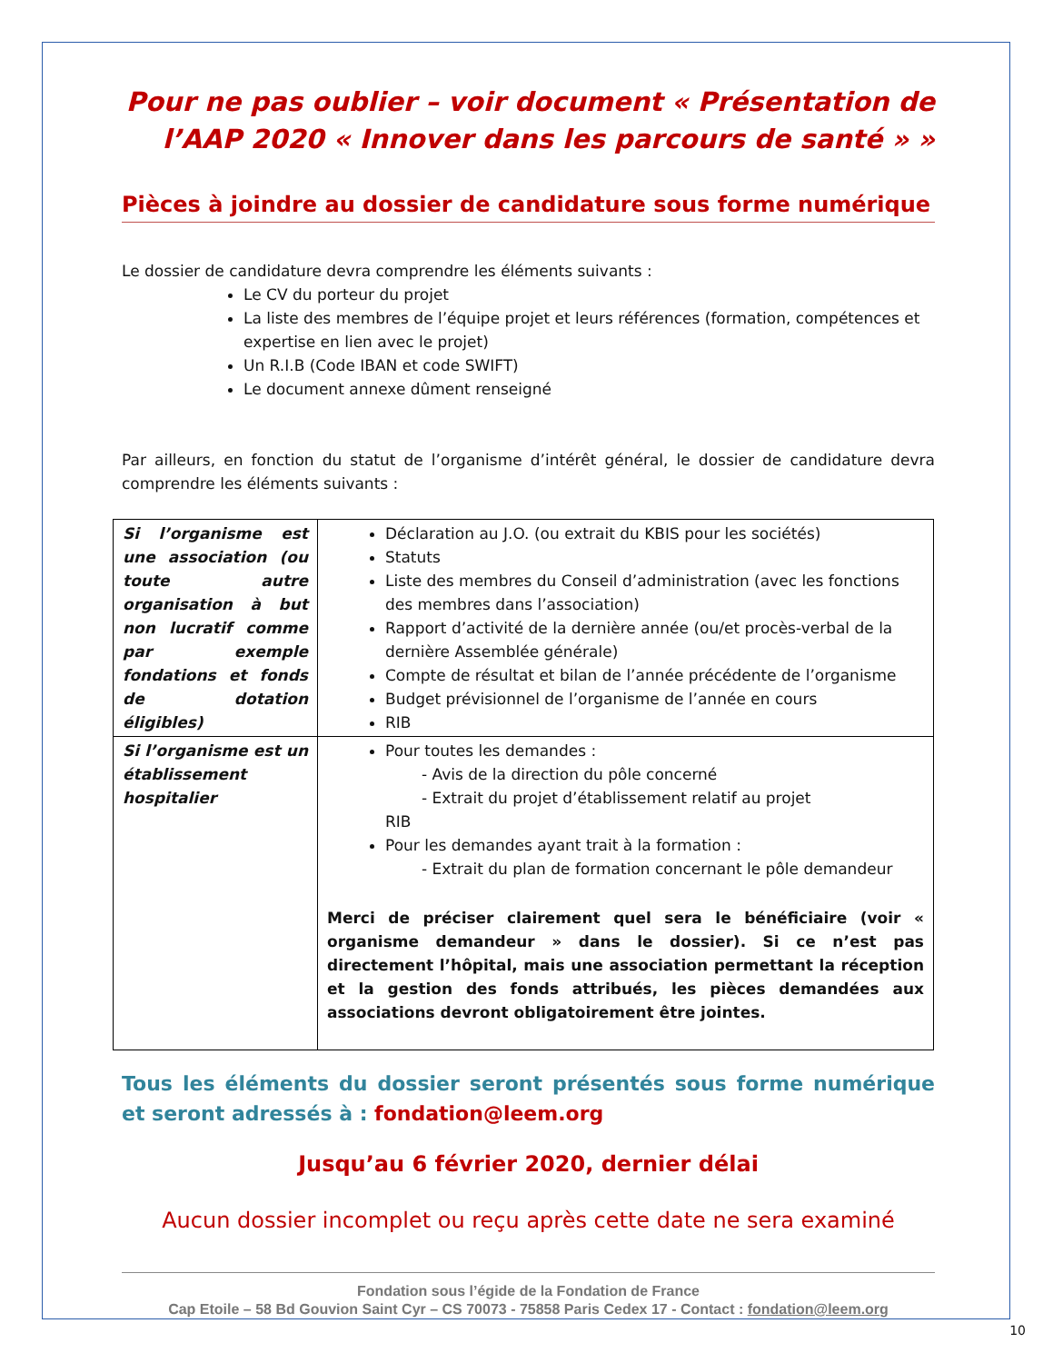Pour ne pas oublier – voir document « Présentation de l’AAP 2020 « Innover dans les parcours de santé » »
Pièces à joindre au dossier de candidature sous forme numérique
Le dossier de candidature devra comprendre les éléments suivants :
Le CV du porteur du projet
La liste des membres de l’équipe projet et leurs références (formation, compétences et expertise en lien avec le projet)
Un R.I.B (Code IBAN et code SWIFT)
Le document annexe dûment renseigné
Par ailleurs, en fonction du statut de l’organisme d’intérêt général, le dossier de candidature devra comprendre les éléments suivants :
| Si l’organisme est une association (ou toute autre organisation à but non lucratif comme par exemple fondations et fonds de dotation éligibles) | Déclaration au J.O. (ou extrait du KBIS pour les sociétés) Statuts Liste des membres du Conseil d’administration (avec les fonctions des membres dans l’association) Rapport d’activité de la dernière année (ou/et procès-verbal de la dernière Assemblée générale) Compte de résultat et bilan de l’année précédente de l’organisme Budget prévisionnel de l’organisme de l’année en cours RIB |
| Si l’organisme est un établissement hospitalier | Pour toutes les demandes : - Avis de la direction du pôle concerné - Extrait du projet d’établissement relatif au projet RIB Pour les demandes ayant trait à la formation : - Extrait du plan de formation concernant le pôle demandeur Merci de préciser clairement quel sera le bénéficiaire (voir « organisme demandeur » dans le dossier). Si ce n’est pas directement l’hôpital, mais une association permettant la réception et la gestion des fonds attribués, les pièces demandées aux associations devront obligatoirement être jointes. |
Tous les éléments du dossier seront présentés sous forme numérique et seront adressés à : fondation@leem.org
Jusqu’au 6 février 2020, dernier délai
Aucun dossier incomplet ou reçu après cette date ne sera examiné
Fondation sous l’égide de la Fondation de France
Cap Etoile – 58 Bd Gouvion Saint Cyr – CS 70073 - 75858 Paris Cedex 17 - Contact : fondation@leem.org
10